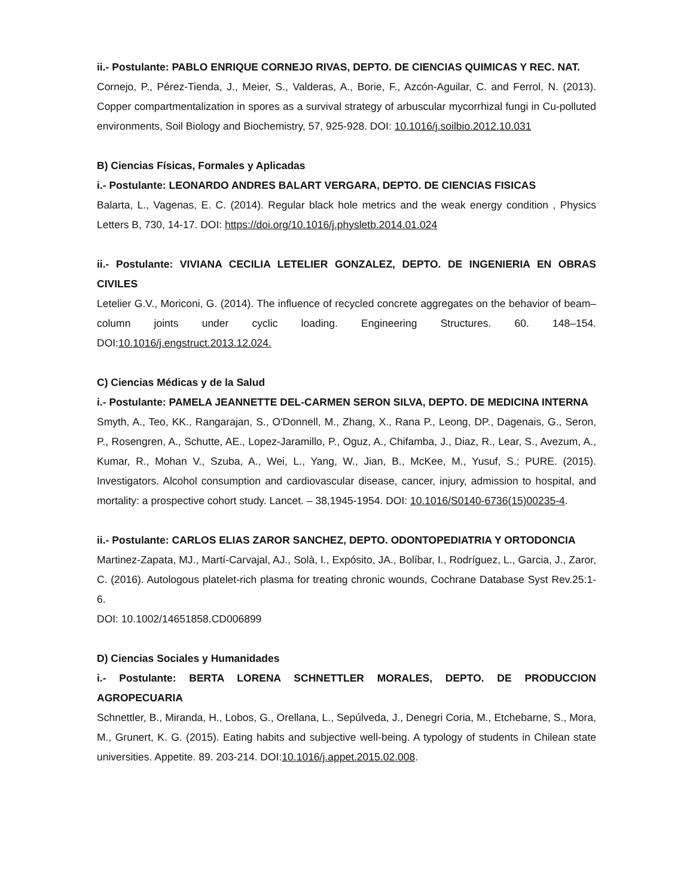ii.- Postulante: PABLO ENRIQUE CORNEJO RIVAS, DEPTO. DE CIENCIAS QUIMICAS Y REC. NAT.
Cornejo, P., Pérez-Tienda, J., Meier, S., Valderas, A., Borie, F., Azcón-Aguilar, C. and Ferrol, N. (2013). Copper compartmentalization in spores as a survival strategy of arbuscular mycorrhizal fungi in Cu-polluted environments, Soil Biology and Biochemistry, 57, 925-928. DOI: 10.1016/j.soilbio.2012.10.031
B) Ciencias Físicas, Formales y Aplicadas
i.- Postulante: LEONARDO ANDRES BALART VERGARA, DEPTO. DE CIENCIAS FISICAS
Balarta, L., Vagenas, E. C. (2014). Regular black hole metrics and the weak energy condition , Physics Letters B, 730, 14-17. DOI: https://doi.org/10.1016/j.physletb.2014.01.024
ii.- Postulante: VIVIANA CECILIA LETELIER GONZALEZ, DEPTO. DE INGENIERIA EN OBRAS CIVILES
Letelier G.V., Moriconi, G. (2014). The influence of recycled concrete aggregates on the behavior of beam–column joints under cyclic loading. Engineering Structures. 60. 148–154. DOI:10.1016/j.engstruct.2013.12.024.
C) Ciencias Médicas y de la Salud
i.- Postulante: PAMELA JEANNETTE DEL-CARMEN SERON SILVA, DEPTO. DE MEDICINA INTERNA
Smyth, A., Teo, KK., Rangarajan, S., O'Donnell, M., Zhang, X., Rana P., Leong, DP., Dagenais, G., Seron, P., Rosengren, A., Schutte, AE., Lopez-Jaramillo, P., Oguz, A., Chifamba, J., Diaz, R., Lear, S., Avezum, A., Kumar, R., Mohan V., Szuba, A., Wei, L., Yang, W., Jian, B., McKee, M., Yusuf, S.; PURE. (2015). Investigators. Alcohol consumption and cardiovascular disease, cancer, injury, admission to hospital, and mortality: a prospective cohort study. Lancet. – 38,1945-1954. DOI: 10.1016/S0140-6736(15)00235-4.
ii.- Postulante: CARLOS ELIAS ZAROR SANCHEZ, DEPTO. ODONTOPEDIATRIA Y ORTODONCIA
Martinez-Zapata, MJ., Martí-Carvajal, AJ., Solà, I., Expósito, JA., Bolíbar, I., Rodríguez, L., Garcia, J., Zaror, C. (2016). Autologous platelet-rich plasma for treating chronic wounds, Cochrane Database Syst Rev.25:1-6.
DOI: 10.1002/14651858.CD006899
D) Ciencias Sociales y Humanidades
i.- Postulante: BERTA LORENA SCHNETTLER MORALES, DEPTO. DE PRODUCCION AGROPECUARIA
Schnettler, B., Miranda, H., Lobos, G., Orellana, L., Sepúlveda, J., Denegri Coria, M., Etchebarne, S., Mora, M., Grunert, K. G. (2015). Eating habits and subjective well-being. A typology of students in Chilean state universities. Appetite. 89. 203-214. DOI:10.1016/j.appet.2015.02.008.